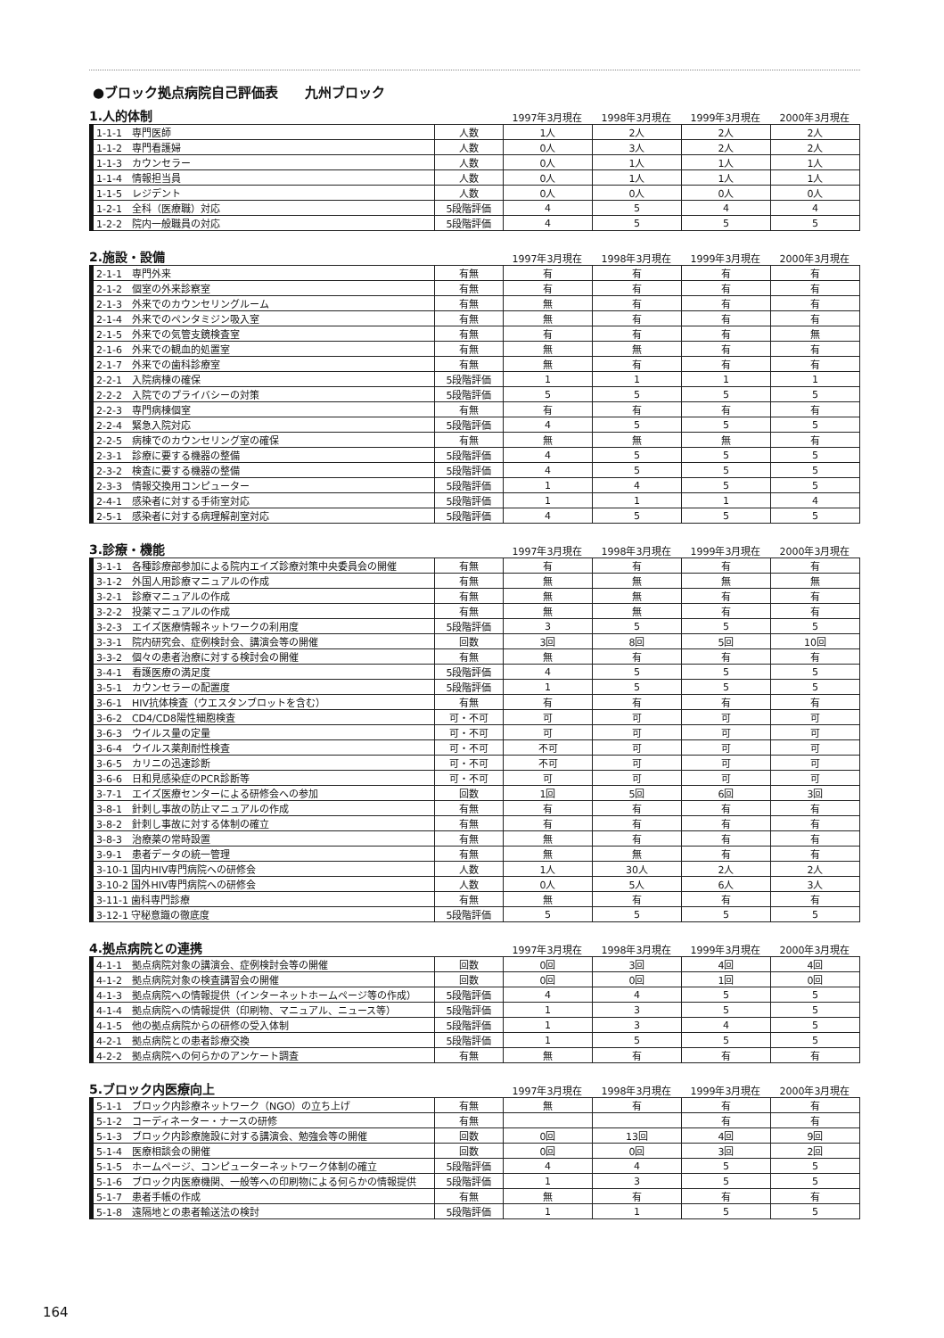●ブロック拠点病院自己評価表　　九州ブロック
1.人的体制
1997年3月現在 1998年3月現在 1999年3月現在 2000年3月現在
| 1-1-1 専門医師 | 人数 | 1人 | 2人 | 2人 | 2人 |
| 1-1-2 専門看護婦 | 人数 | 0人 | 3人 | 2人 | 2人 |
| 1-1-3 カウンセラー | 人数 | 0人 | 1人 | 1人 | 1人 |
| 1-1-4 情報担当員 | 人数 | 0人 | 1人 | 1人 | 1人 |
| 1-1-5 レジデント | 人数 | 0人 | 0人 | 0人 | 0人 |
| 1-2-1 全科（医療職）対応 | 5段階評価 | 4 | 5 | 4 | 4 |
| 1-2-2 院内一般職員の対応 | 5段階評価 | 4 | 5 | 5 | 5 |
2.施設・設備
1997年3月現在 1998年3月現在 1999年3月現在 2000年3月現在
| 2-1-1 専門外来 | 有無 | 有 | 有 | 有 | 有 |
| 2-1-2 個室の外来診察室 | 有無 | 有 | 有 | 有 | 有 |
| 2-1-3 外来でのカウンセリングルーム | 有無 | 無 | 有 | 有 | 有 |
| 2-1-4 外来でのペンタミジン吸入室 | 有無 | 無 | 有 | 有 | 有 |
| 2-1-5 外来での気管支鏡検査室 | 有無 | 有 | 有 | 有 | 無 |
| 2-1-6 外来での観血的処置室 | 有無 | 無 | 無 | 有 | 有 |
| 2-1-7 外来での歯科診療室 | 有無 | 無 | 有 | 有 | 有 |
| 2-2-1 入院病棟の確保 | 5段階評価 | 1 | 1 | 1 | 1 |
| 2-2-2 入院でのプライバシーの対策 | 5段階評価 | 5 | 5 | 5 | 5 |
| 2-2-3 専門病棟個室 | 有無 | 有 | 有 | 有 | 有 |
| 2-2-4 緊急入院対応 | 5段階評価 | 4 | 5 | 5 | 5 |
| 2-2-5 病棟でのカウンセリング室の確保 | 有無 | 無 | 無 | 無 | 有 |
| 2-3-1 診療に要する機器の整備 | 5段階評価 | 4 | 5 | 5 | 5 |
| 2-3-2 検査に要する機器の整備 | 5段階評価 | 4 | 5 | 5 | 5 |
| 2-3-3 情報交換用コンピューター | 5段階評価 | 1 | 4 | 5 | 5 |
| 2-4-1 感染者に対する手術室対応 | 5段階評価 | 1 | 1 | 1 | 4 |
| 2-5-1 感染者に対する病理解剖室対応 | 5段階評価 | 4 | 5 | 5 | 5 |
3.診療・機能
1997年3月現在 1998年3月現在 1999年3月現在 2000年3月現在
| 3-1-1 各種診療部参加による院内エイズ診療対策中央委員会の開催 | 有無 | 有 | 有 | 有 | 有 |
| 3-1-2 外国人用診療マニュアルの作成 | 有無 | 無 | 無 | 無 | 無 |
| 3-2-1 診療マニュアルの作成 | 有無 | 無 | 無 | 有 | 有 |
| 3-2-2 投薬マニュアルの作成 | 有無 | 無 | 無 | 有 | 有 |
| 3-2-3 エイズ医療情報ネットワークの利用度 | 5段階評価 | 3 | 5 | 5 | 5 |
| 3-3-1 院内研究会、症例検討会、講演会等の開催 | 回数 | 3回 | 8回 | 5回 | 10回 |
| 3-3-2 個々の患者治療に対する検討会の開催 | 有無 | 無 | 有 | 有 | 有 |
| 3-4-1 看護医療の満足度 | 5段階評価 | 4 | 5 | 5 | 5 |
| 3-5-1 カウンセラーの配置度 | 5段階評価 | 1 | 5 | 5 | 5 |
| 3-6-1 HIV抗体検査（ウエスタンブロットを含む） | 有無 | 有 | 有 | 有 | 有 |
| 3-6-2 CD4/CD8陽性細胞検査 | 可・不可 | 可 | 可 | 可 | 可 |
| 3-6-3 ウイルス量の定量 | 可・不可 | 可 | 可 | 可 | 可 |
| 3-6-4 ウイルス薬剤耐性検査 | 可・不可 | 不可 | 可 | 可 | 可 |
| 3-6-5 カリニの迅速診断 | 可・不可 | 不可 | 可 | 可 | 可 |
| 3-6-6 日和見感染症のPCR診断等 | 可・不可 | 可 | 可 | 可 | 可 |
| 3-7-1 エイズ医療センターによる研修会への参加 | 回数 | 1回 | 5回 | 6回 | 3回 |
| 3-8-1 針刺し事故の防止マニュアルの作成 | 有無 | 有 | 有 | 有 | 有 |
| 3-8-2 針刺し事故に対する体制の確立 | 有無 | 有 | 有 | 有 | 有 |
| 3-8-3 治療薬の常時設置 | 有無 | 無 | 有 | 有 | 有 |
| 3-9-1 患者データの統一管理 | 有無 | 無 | 無 | 有 | 有 |
| 3-10-1 国内HIV専門病院への研修会 | 人数 | 1人 | 30人 | 2人 | 2人 |
| 3-10-2 国外HIV専門病院への研修会 | 人数 | 0人 | 5人 | 6人 | 3人 |
| 3-11-1 歯科専門診療 | 有無 | 無 | 有 | 有 | 有 |
| 3-12-1 守秘意識の徹底度 | 5段階評価 | 5 | 5 | 5 | 5 |
4.拠点病院との連携
1997年3月現在 1998年3月現在 1999年3月現在 2000年3月現在
| 4-1-1 拠点病院対象の講演会、症例検討会等の開催 | 回数 | 0回 | 3回 | 4回 | 4回 |
| 4-1-2 拠点病院対象の検査講習会の開催 | 回数 | 0回 | 0回 | 1回 | 0回 |
| 4-1-3 拠点病院への情報提供（インターネットホームページ等の作成） | 5段階評価 | 4 | 4 | 5 | 5 |
| 4-1-4 拠点病院への情報提供（印刷物、マニュアル、ニュース等） | 5段階評価 | 1 | 3 | 5 | 5 |
| 4-1-5 他の拠点病院からの研修の受入体制 | 5段階評価 | 1 | 3 | 4 | 5 |
| 4-2-1 拠点病院との患者診療交換 | 5段階評価 | 1 | 5 | 5 | 5 |
| 4-2-2 拠点病院への何らかのアンケート調査 | 有無 | 無 | 有 | 有 | 有 |
5.ブロック内医療向上
1997年3月現在 1998年3月現在 1999年3月現在 2000年3月現在
| 5-1-1 ブロック内診療ネットワーク（NGO）の立ち上げ | 有無 | 無 | 有 | 有 | 有 |
| 5-1-2 コーディネーター・ナースの研修 | 有無 | | | 有 | 有 |
| 5-1-3 ブロック内診療施設に対する講演会、勉強会等の開催 | 回数 | 0回 | 13回 | 4回 | 9回 |
| 5-1-4 医療相談会の開催 | 回数 | 0回 | 0回 | 3回 | 2回 |
| 5-1-5 ホームページ、コンピューターネットワーク体制の確立 | 5段階評価 | 4 | 4 | 5 | 5 |
| 5-1-6 ブロック内医療機関、一般等への印刷物による何らかの情報提供 | 5段階評価 | 1 | 3 | 5 | 5 |
| 5-1-7 患者手帳の作成 | 有無 | 無 | 有 | 有 | 有 |
| 5-1-8 遠隔地との患者輸送法の検討 | 5段階評価 | 1 | 1 | 5 | 5 |
164